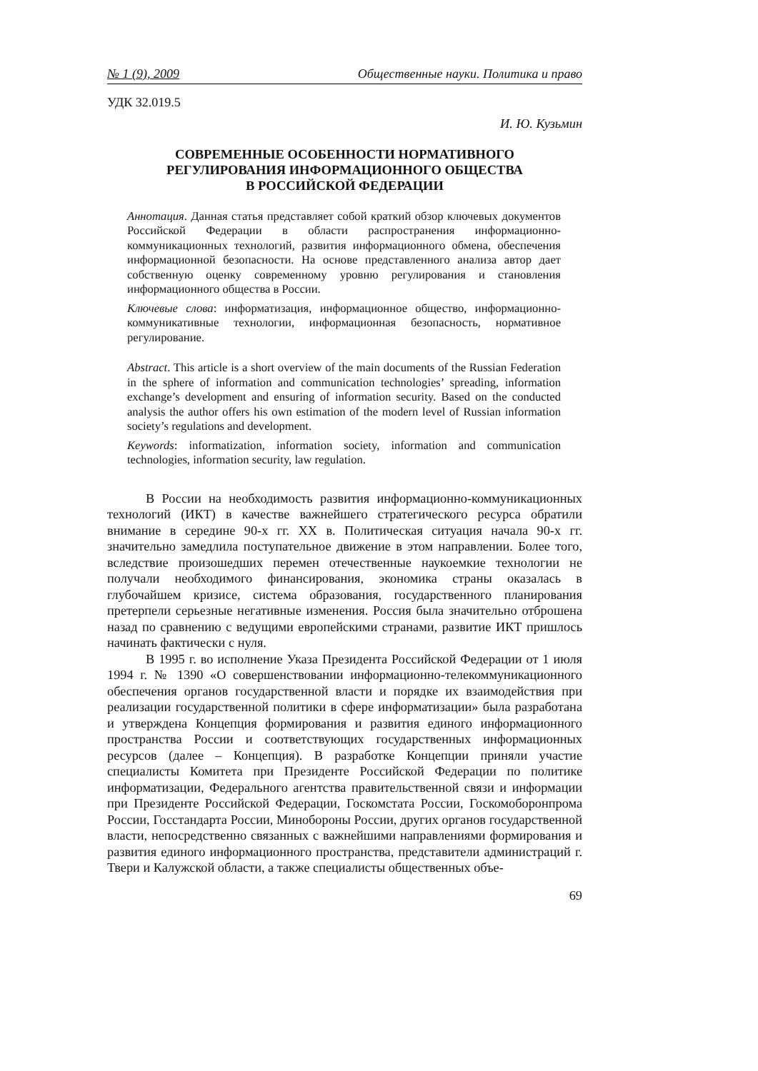№ 1 (9), 2009 Общественные науки. Политика и право
УДК 32.019.5
И. Ю. Кузьмин
СОВРЕМЕННЫЕ ОСОБЕННОСТИ НОРМАТИВНОГО
РЕГУЛИРОВАНИЯ ИНФОРМАЦИОННОГО ОБЩЕСТВА
В РОССИЙСКОЙ ФЕДЕРАЦИИ
Аннотация. Данная статья представляет собой краткий обзор ключевых документов Российской Федерации в области распространения информационно-коммуникационных технологий, развития информационного обмена, обеспечения информационной безопасности. На основе представленного анализа автор дает собственную оценку современному уровню регулирования и становления информационного общества в России.
Ключевые слова: информатизация, информационное общество, информационно-коммуникативные технологии, информационная безопасность, нормативное регулирование.
Abstract. This article is a short overview of the main documents of the Russian Federation in the sphere of information and communication technologies’ spreading, information exchange’s development and ensuring of information security. Based on the conducted analysis the author offers his own estimation of the modern level of Russian information society’s regulations and development.
Keywords: informatization, information society, information and communication technologies, information security, law regulation.
В России на необходимость развития информационно-коммуникационных технологий (ИКТ) в качестве важнейшего стратегического ресурса обратили внимание в середине 90-х гг. XX в. Политическая ситуация начала 90-х гг. значительно замедлила поступательное движение в этом направлении. Более того, вследствие произошедших перемен отечественные наукоемкие технологии не получали необходимого финансирования, экономика страны оказалась в глубочайшем кризисе, система образования, государственного планирования претерпели серьезные негативные изменения. Россия была значительно отброшена назад по сравнению с ведущими европейскими странами, развитие ИКТ пришлось начинать фактически с нуля.
В 1995 г. во исполнение Указа Президента Российской Федерации от 1 июля 1994 г. № 1390 «О совершенствовании информационно-телекоммуникационного обеспечения органов государственной власти и порядке их взаимодействия при реализации государственной политики в сфере информатизации» была разработана и утверждена Концепция формирования и развития единого информационного пространства России и соответствующих государственных информационных ресурсов (далее – Концепция). В разработке Концепции приняли участие специалисты Комитета при Президенте Российской Федерации по политике информатизации, Федерального агентства правительственной связи и информации при Президенте Российской Федерации, Госкомстата России, Госкомоборонпрома России, Госстандарта России, Минобороны России, других органов государственной власти, непосредственно связанных с важнейшими направлениями формирования и развития единого информационного пространства, представители администраций г. Твери и Калужской области, а также специалисты общественных объе-
69